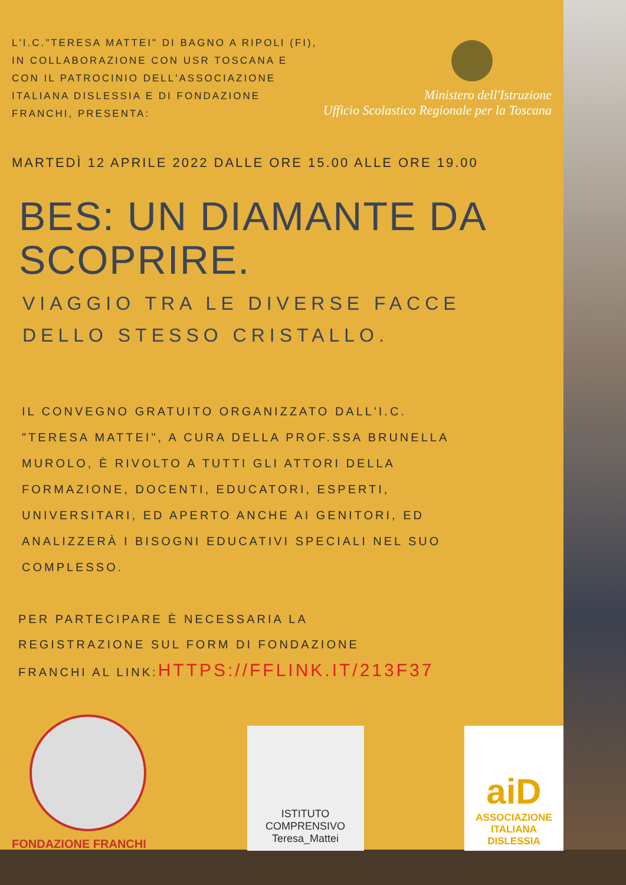L'I.C."TERESA MATTEI" DI BAGNO A RIPOLI (FI),
IN COLLABORAZIONE CON USR TOSCANA E
CON IL PATROCINIO DELL'ASSOCIAZIONE
ITALIANA DISLESSIA E DI FONDAZIONE
FRANCHI, PRESENTA:
Ministero dell'Istruzione
Ufficio Scolastico Regionale per la Toscana
MARTEDÌ 12 APRILE 2022 DALLE ORE 15.00 ALLE ORE 19.00
BES: UN DIAMANTE DA
SCOPRIRE.
VIAGGIO TRA LE DIVERSE FACCE
DELLO STESSO CRISTALLO.
IL CONVEGNO GRATUITO ORGANIZZATO DALL'I.C.
"TERESA MATTEI", A CURA DELLA PROF.SSA BRUNELLA
MUROLO, È RIVOLTO A TUTTI GLI ATTORI DELLA
FORMAZIONE, DOCENTI, EDUCATORI, ESPERTI,
UNIVERSITARI, ED APERTO ANCHE AI GENITORI, ED
ANALIZZERÀ I BISOGNI EDUCATIVI SPECIALI NEL SUO
COMPLESSO.
PER PARTECIPARE È NECESSARIA LA
REGISTRAZIONE SUL FORM DI FONDAZIONE
FRANCHI AL LINK:HTTPS://FFLINK.IT/213F37
FONDAZIONE FRANCHI
ISTITUTO COMPRENSIVO
Teresa_Mattei
aiD
ASSOCIAZIONE
ITALIANA
DISLESSIA